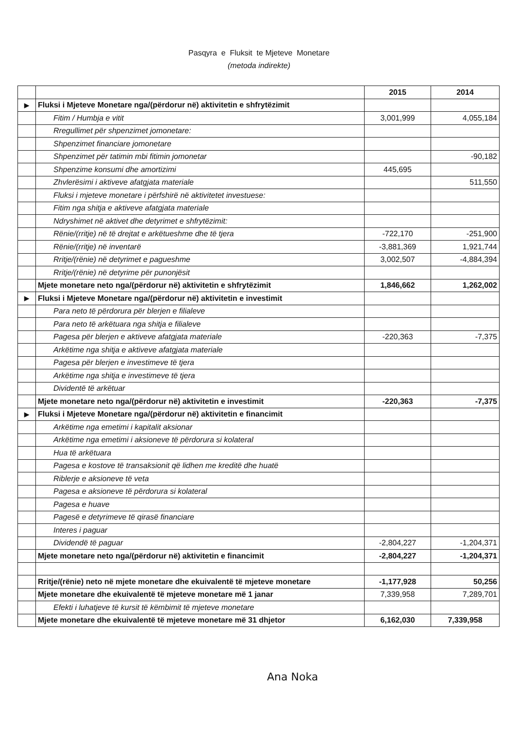Pasqyra e Fluksit te Mjeteve Monetare
(metoda indirekte)
| | | 2015 | 2014 |
| ▶ | Fluksi i Mjeteve Monetare nga/(përdorur në) aktivitetin e shfrytëzimit | | |
| | Fitim / Humbja e vitit | 3,001,999 | 4,055,184 |
| | Rregullimet për shpenzimet jomonetare: | | |
| | Shpenzimet financiare jomonetare | | |
| | Shpenzimet për tatimin mbi fitimin jomonetar | | -90,182 |
| | Shpenzime konsumi dhe amortizimi | 445,695 | |
| | Zhvlerësimi i aktiveve afatgjata materiale | | 511,550 |
| | Fluksi i mjeteve monetare i përfshirë në aktivitetet investuese: | | |
| | Fitim nga shitja e aktiveve afatgjata materiale | | |
| | Ndryshimet në aktivet dhe detyrimet e shfrytëzimit: | | |
| | Rënie/(rritje) në të drejtat e arkëtueshme dhe të tjera | -722,170 | -251,900 |
| | Rënie/(rritje) në inventarë | -3,881,369 | 1,921,744 |
| | Rritje/(rënie) në detyrimet e pagueshme | 3,002,507 | -4,884,394 |
| | Rritje/(rënie) në detyrime për punonjësit | | |
| | Mjete monetare neto nga/(përdorur në) aktivitetin e shfrytëzimit | 1,846,662 | 1,262,002 |
| ▶ | Fluksi i Mjeteve Monetare nga/(përdorur në) aktivitetin e investimit | | |
| | Para neto të përdorura për blerjen e filialeve | | |
| | Para neto të arkëtuara nga shitja e filialeve | | |
| | Pagesa për blerjen e aktiveve afatgjata materiale | -220,363 | -7,375 |
| | Arkëtime nga shitja e aktiveve afatgjata materiale | | |
| | Pagesa për blerjen e investimeve të tjera | | |
| | Arkëtime nga shitja e investimeve të tjera | | |
| | Dividentë të arkëtuar | | |
| | Mjete monetare neto nga/(përdorur në) aktivitetin e investimit | -220,363 | -7,375 |
| ▶ | Fluksi i Mjeteve Monetare nga/(përdorur në) aktivitetin e financimit | | |
| | Arkëtime nga emetimi i kapitalit aksionar | | |
| | Arkëtime nga emetimi i aksioneve të përdorura si kolateral | | |
| | Hua të arkëtuara | | |
| | Pagesa e kostove të transaksionit që lidhen me kreditë dhe huatë | | |
| | Riblerje e aksioneve të veta | | |
| | Pagesa e aksioneve të përdorura si kolateral | | |
| | Pagesa e huave | | |
| | Pagesë e detyrimeve të qirasë financiare | | |
| | Interes i paguar | | |
| | Dividendë të paguar | -2,804,227 | -1,204,371 |
| | Mjete monetare neto nga/(përdorur në) aktivitetin e financimit | -2,804,227 | -1,204,371 |
| | Rritje/(rënie) neto në mjete monetare dhe ekuivalentë të mjeteve monetare | -1,177,928 | 50,256 |
| | Mjete monetare dhe ekuivalentë të mjeteve monetare më 1 janar | 7,339,958 | 7,289,701 |
| | Efekti i luhatjeve të kursit të këmbimit të mjeteve monetare | | |
| | Mjete monetare dhe ekuivalentë të mjeteve monetare më 31 dhjetor | 6,162,030 | 7,339,958 |
Ana Noka